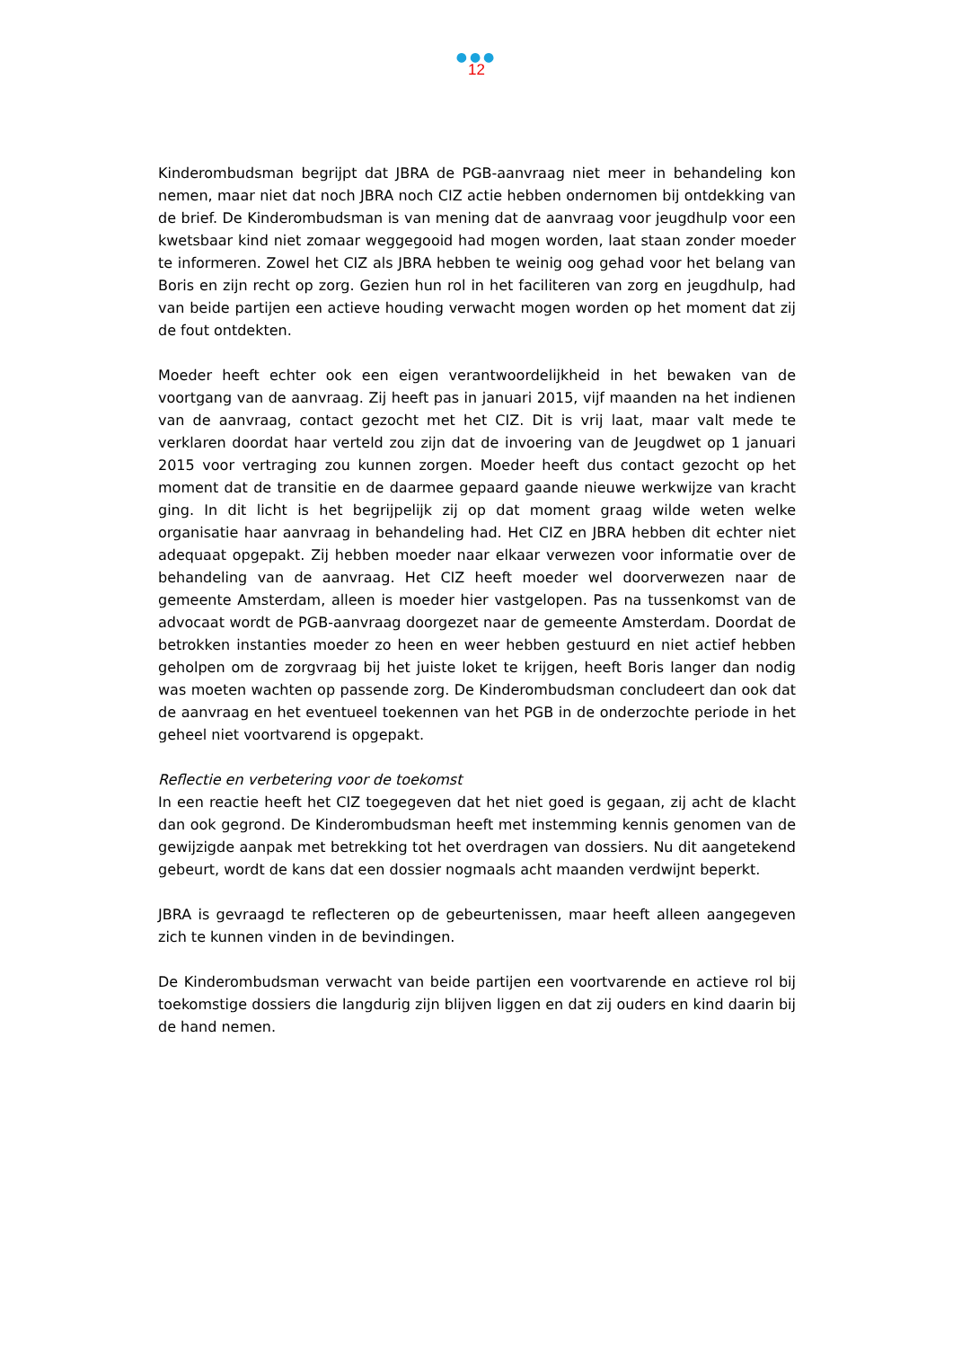●●●
12
Kinderombudsman begrijpt dat JBRA de PGB-aanvraag niet meer in behandeling kon nemen, maar niet dat noch JBRA noch CIZ actie hebben ondernomen bij ontdekking van de brief. De Kinderombudsman is van mening dat de aanvraag voor jeugdhulp voor een kwetsbaar kind niet zomaar weggegooid had mogen worden, laat staan zonder moeder te informeren. Zowel het CIZ als JBRA hebben te weinig oog gehad voor het belang van Boris en zijn recht op zorg. Gezien hun rol in het faciliteren van zorg en jeugdhulp, had van beide partijen een actieve houding verwacht mogen worden op het moment dat zij de fout ontdekten.
Moeder heeft echter ook een eigen verantwoordelijkheid in het bewaken van de voortgang van de aanvraag. Zij heeft pas in januari 2015, vijf maanden na het indienen van de aanvraag, contact gezocht met het CIZ. Dit is vrij laat, maar valt mede te verklaren doordat haar verteld zou zijn dat de invoering van de Jeugdwet op 1 januari 2015 voor vertraging zou kunnen zorgen. Moeder heeft dus contact gezocht op het moment dat de transitie en de daarmee gepaard gaande nieuwe werkwijze van kracht ging. In dit licht is het begrijpelijk zij op dat moment graag wilde weten welke organisatie haar aanvraag in behandeling had. Het CIZ en JBRA hebben dit echter niet adequaat opgepakt. Zij hebben moeder naar elkaar verwezen voor informatie over de behandeling van de aanvraag. Het CIZ heeft moeder wel doorverwezen naar de gemeente Amsterdam, alleen is moeder hier vastgelopen. Pas na tussenkomst van de advocaat wordt de PGB-aanvraag doorgezet naar de gemeente Amsterdam. Doordat de betrokken instanties moeder zo heen en weer hebben gestuurd en niet actief hebben geholpen om de zorgvraag bij het juiste loket te krijgen, heeft Boris langer dan nodig was moeten wachten op passende zorg. De Kinderombudsman concludeert dan ook dat de aanvraag en het eventueel toekennen van het PGB in de onderzochte periode in het geheel niet voortvarend is opgepakt.
Reflectie en verbetering voor de toekomst
In een reactie heeft het CIZ toegegeven dat het niet goed is gegaan, zij acht de klacht dan ook gegrond. De Kinderombudsman heeft met instemming kennis genomen van de gewijzigde aanpak met betrekking tot het overdragen van dossiers. Nu dit aangetekend gebeurt, wordt de kans dat een dossier nogmaals acht maanden verdwijnt beperkt.
JBRA is gevraagd te reflecteren op de gebeurtenissen, maar heeft alleen aangegeven zich te kunnen vinden in de bevindingen.
De Kinderombudsman verwacht van beide partijen een voortvarende en actieve rol bij toekomstige dossiers die langdurig zijn blijven liggen en dat zij ouders en kind daarin bij de hand nemen.